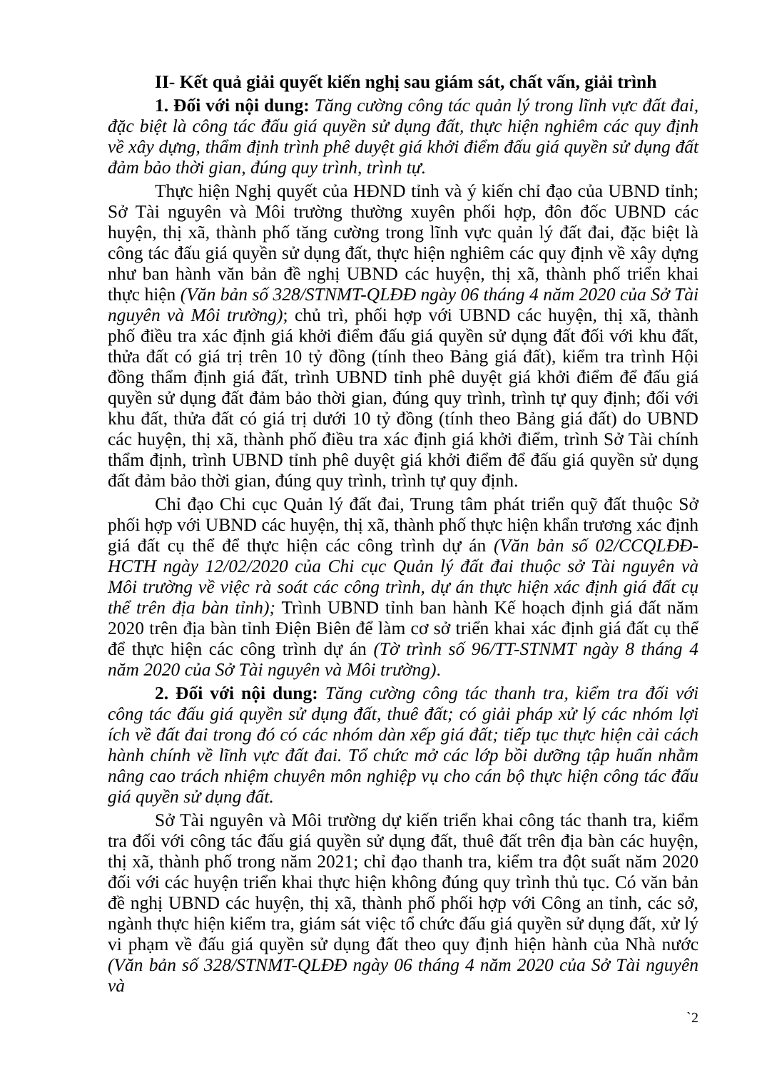II- Kết quả giải quyết kiến nghị sau giám sát, chất vấn, giải trình
1. Đối với nội dung: Tăng cường công tác quản lý trong lĩnh vực đất đai, đặc biệt là công tác đấu giá quyền sử dụng đất, thực hiện nghiêm các quy định về xây dựng, thẩm định trình phê duyệt giá khởi điểm đấu giá quyền sử dụng đất đảm bảo thời gian, đúng quy trình, trình tự.
Thực hiện Nghị quyết của HĐND tỉnh và ý kiến chỉ đạo của UBND tỉnh; Sở Tài nguyên và Môi trường thường xuyên phối hợp, đôn đốc UBND các huyện, thị xã, thành phố tăng cường trong lĩnh vực quản lý đất đai, đặc biệt là công tác đấu giá quyền sử dụng đất, thực hiện nghiêm các quy định về xây dựng như ban hành văn bản đề nghị UBND các huyện, thị xã, thành phố triển khai thực hiện (Văn bản số 328/STNMT-QLĐĐ ngày 06 tháng 4 năm 2020 của Sở Tài nguyên và Môi trường); chủ trì, phối hợp với UBND các huyện, thị xã, thành phố điều tra xác định giá khởi điểm đấu giá quyền sử dụng đất đối với khu đất, thửa đất có giá trị trên 10 tỷ đồng (tính theo Bảng giá đất), kiểm tra trình Hội đồng thẩm định giá đất, trình UBND tỉnh phê duyệt giá khởi điểm để đấu giá quyền sử dụng đất đảm bảo thời gian, đúng quy trình, trình tự quy định; đối với khu đất, thửa đất có giá trị dưới 10 tỷ đồng (tính theo Bảng giá đất) do UBND các huyện, thị xã, thành phố điều tra xác định giá khởi điểm, trình Sở Tài chính thẩm định, trình UBND tỉnh phê duyệt giá khởi điểm để đấu giá quyền sử dụng đất đảm bảo thời gian, đúng quy trình, trình tự quy định.
Chỉ đạo Chi cục Quản lý đất đai, Trung tâm phát triển quỹ đất thuộc Sở phối hợp với UBND các huyện, thị xã, thành phố thực hiện khẩn trương xác định giá đất cụ thể để thực hiện các công trình dự án (Văn bản số 02/CCQLĐĐ-HCTH ngày 12/02/2020 của Chi cục Quản lý đất đai thuộc sở Tài nguyên và Môi trường về việc rà soát các công trình, dự án thực hiện xác định giá đất cụ thể trên địa bàn tỉnh); Trình UBND tỉnh ban hành Kế hoạch định giá đất năm 2020 trên địa bàn tỉnh Điện Biên để làm cơ sở triển khai xác định giá đất cụ thể để thực hiện các công trình dự án (Tờ trình số 96/TT-STNMT ngày 8 tháng 4 năm 2020 của Sở Tài nguyên và Môi trường).
2. Đối với nội dung: Tăng cường công tác thanh tra, kiểm tra đối với công tác đấu giá quyền sử dụng đất, thuê đất; có giải pháp xử lý các nhóm lợi ích về đất đai trong đó có các nhóm dàn xếp giá đất; tiếp tục thực hiện cải cách hành chính về lĩnh vực đất đai. Tổ chức mở các lớp bồi dưỡng tập huấn nhằm nâng cao trách nhiệm chuyên môn nghiệp vụ cho cán bộ thực hiện công tác đấu giá quyền sử dụng đất.
Sở Tài nguyên và Môi trường dự kiến triển khai công tác thanh tra, kiểm tra đối với công tác đấu giá quyền sử dụng đất, thuê đất trên địa bàn các huyện, thị xã, thành phố trong năm 2021; chỉ đạo thanh tra, kiểm tra đột suất năm 2020 đối với các huyện triển khai thực hiện không đúng quy trình thủ tục. Có văn bản đề nghị UBND các huyện, thị xã, thành phố phối hợp với Công an tỉnh, các sở, ngành thực hiện kiểm tra, giám sát việc tổ chức đấu giá quyền sử dụng đất, xử lý vi phạm về đấu giá quyền sử dụng đất theo quy định hiện hành của Nhà nước (Văn bản số 328/STNMT-QLĐĐ ngày 06 tháng 4 năm 2020 của Sở Tài nguyên và
`2